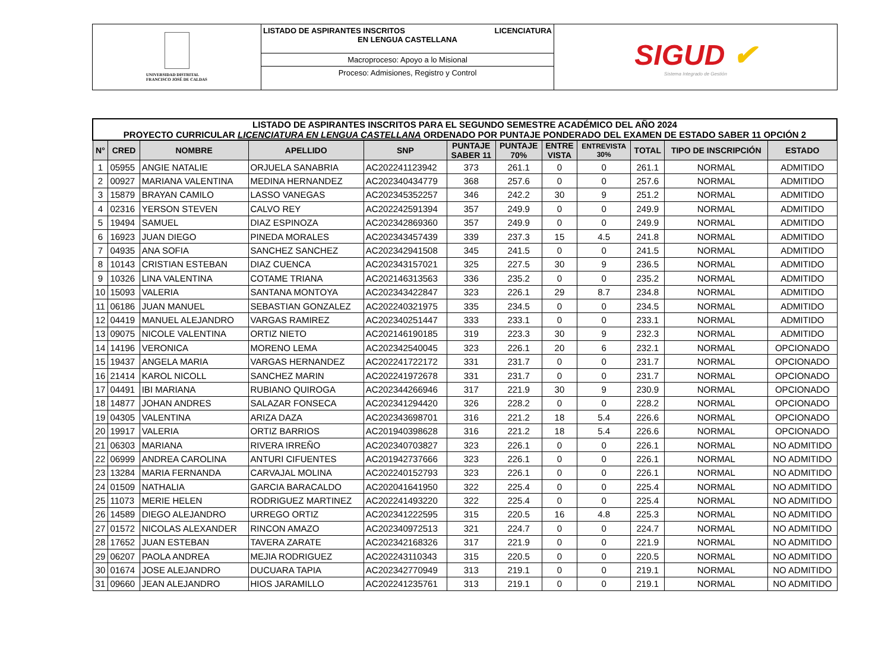UNIVERSIDAD DISTRITAL
FRANCISCO JOSÉ DE CALDAS
LISTADO DE ASPIRANTES INSCRITOS LICENCIATURA
EN LENGUA CASTELLANA
Macroproceso: Apoyo a lo Misional
Proceso: Admisiones, Registro y Control
SIGUD ✔
Sistema Integrado de Gestión
| LISTADO DE ASPIRANTES INSCRITOS PARA EL SEGUNDO SEMESTRE ACADÉMICO DEL AÑO 2024 PROYECTO CURRICULAR LICENCIATURA EN LENGUA CASTELLANA ORDENADO POR PUNTAJE PONDERADO DEL EXAMEN DE ESTADO SABER 11 OPCIÓN 2 | | | | | | | | | | | |
| --- | --- | --- | --- | --- | --- | --- | --- | --- | --- | --- | --- |
| N° | CRED | NOMBRE | APELLIDO | SNP | PUNTAJE SABER 11 | PUNTAJE 70% | ENTRE VISTA | ENTREVISTA 30% | TOTAL | TIPO DE INSCRIPCIÓN | ESTADO |
| 1 | 05955 | ANGIE NATALIE | ORJUELA SANABRIA | AC202241123942 | 373 | 261.1 | 0 | 0 | 261.1 | NORMAL | ADMITIDO |
| 2 | 00927 | MARIANA VALENTINA | MEDINA HERNANDEZ | AC202340434779 | 368 | 257.6 | 0 | 0 | 257.6 | NORMAL | ADMITIDO |
| 3 | 15879 | BRAYAN CAMILO | LASSO VANEGAS | AC202345352257 | 346 | 242.2 | 30 | 9 | 251.2 | NORMAL | ADMITIDO |
| 4 | 02316 | YERSON STEVEN | CALVO REY | AC202242591394 | 357 | 249.9 | 0 | 0 | 249.9 | NORMAL | ADMITIDO |
| 5 | 19494 | SAMUEL | DIAZ ESPINOZA | AC202342869360 | 357 | 249.9 | 0 | 0 | 249.9 | NORMAL | ADMITIDO |
| 6 | 16923 | JUAN DIEGO | PINEDA MORALES | AC202343457439 | 339 | 237.3 | 15 | 4.5 | 241.8 | NORMAL | ADMITIDO |
| 7 | 04935 | ANA SOFIA | SANCHEZ SANCHEZ | AC202342941508 | 345 | 241.5 | 0 | 0 | 241.5 | NORMAL | ADMITIDO |
| 8 | 10143 | CRISTIAN ESTEBAN | DIAZ CUENCA | AC202343157021 | 325 | 227.5 | 30 | 9 | 236.5 | NORMAL | ADMITIDO |
| 9 | 10326 | LINA VALENTINA | COTAME TRIANA | AC202146313563 | 336 | 235.2 | 0 | 0 | 235.2 | NORMAL | ADMITIDO |
| 10 | 15093 | VALERIA | SANTANA MONTOYA | AC202343422847 | 323 | 226.1 | 29 | 8.7 | 234.8 | NORMAL | ADMITIDO |
| 11 | 06186 | JUAN MANUEL | SEBASTIAN GONZALEZ | AC202240321975 | 335 | 234.5 | 0 | 0 | 234.5 | NORMAL | ADMITIDO |
| 12 | 04419 | MANUEL ALEJANDRO | VARGAS RAMIREZ | AC202340251447 | 333 | 233.1 | 0 | 0 | 233.1 | NORMAL | ADMITIDO |
| 13 | 09075 | NICOLE VALENTINA | ORTIZ NIETO | AC202146190185 | 319 | 223.3 | 30 | 9 | 232.3 | NORMAL | ADMITIDO |
| 14 | 14196 | VERONICA | MORENO LEMA | AC202342540045 | 323 | 226.1 | 20 | 6 | 232.1 | NORMAL | OPCIONADO |
| 15 | 19437 | ANGELA MARIA | VARGAS HERNANDEZ | AC202241722172 | 331 | 231.7 | 0 | 0 | 231.7 | NORMAL | OPCIONADO |
| 16 | 21414 | KAROL NICOLL | SANCHEZ MARIN | AC202241972678 | 331 | 231.7 | 0 | 0 | 231.7 | NORMAL | OPCIONADO |
| 17 | 04491 | IBI MARIANA | RUBIANO QUIROGA | AC202344266946 | 317 | 221.9 | 30 | 9 | 230.9 | NORMAL | OPCIONADO |
| 18 | 14877 | JOHAN ANDRES | SALAZAR FONSECA | AC202341294420 | 326 | 228.2 | 0 | 0 | 228.2 | NORMAL | OPCIONADO |
| 19 | 04305 | VALENTINA | ARIZA DAZA | AC202343698701 | 316 | 221.2 | 18 | 5.4 | 226.6 | NORMAL | OPCIONADO |
| 20 | 19917 | VALERIA | ORTIZ BARRIOS | AC201940398628 | 316 | 221.2 | 18 | 5.4 | 226.6 | NORMAL | OPCIONADO |
| 21 | 06303 | MARIANA | RIVERA IRREÑO | AC202340703827 | 323 | 226.1 | 0 | 0 | 226.1 | NORMAL | NO ADMITIDO |
| 22 | 06999 | ANDREA CAROLINA | ANTURI CIFUENTES | AC201942737666 | 323 | 226.1 | 0 | 0 | 226.1 | NORMAL | NO ADMITIDO |
| 23 | 13284 | MARIA FERNANDA | CARVAJAL MOLINA | AC202240152793 | 323 | 226.1 | 0 | 0 | 226.1 | NORMAL | NO ADMITIDO |
| 24 | 01509 | NATHALIA | GARCIA BARACALDO | AC202041641950 | 322 | 225.4 | 0 | 0 | 225.4 | NORMAL | NO ADMITIDO |
| 25 | 11073 | MERIE HELEN | RODRIGUEZ MARTINEZ | AC202241493220 | 322 | 225.4 | 0 | 0 | 225.4 | NORMAL | NO ADMITIDO |
| 26 | 14589 | DIEGO ALEJANDRO | URREGO ORTIZ | AC202341222595 | 315 | 220.5 | 16 | 4.8 | 225.3 | NORMAL | NO ADMITIDO |
| 27 | 01572 | NICOLAS ALEXANDER | RINCON AMAZO | AC202340972513 | 321 | 224.7 | 0 | 0 | 224.7 | NORMAL | NO ADMITIDO |
| 28 | 17652 | JUAN ESTEBAN | TAVERA ZARATE | AC202342168326 | 317 | 221.9 | 0 | 0 | 221.9 | NORMAL | NO ADMITIDO |
| 29 | 06207 | PAOLA ANDREA | MEJIA RODRIGUEZ | AC202243110343 | 315 | 220.5 | 0 | 0 | 220.5 | NORMAL | NO ADMITIDO |
| 30 | 01674 | JOSE ALEJANDRO | DUCUARA TAPIA | AC202342770949 | 313 | 219.1 | 0 | 0 | 219.1 | NORMAL | NO ADMITIDO |
| 31 | 09660 | JEAN ALEJANDRO | HIOS JARAMILLO | AC202241235761 | 313 | 219.1 | 0 | 0 | 219.1 | NORMAL | NO ADMITIDO |